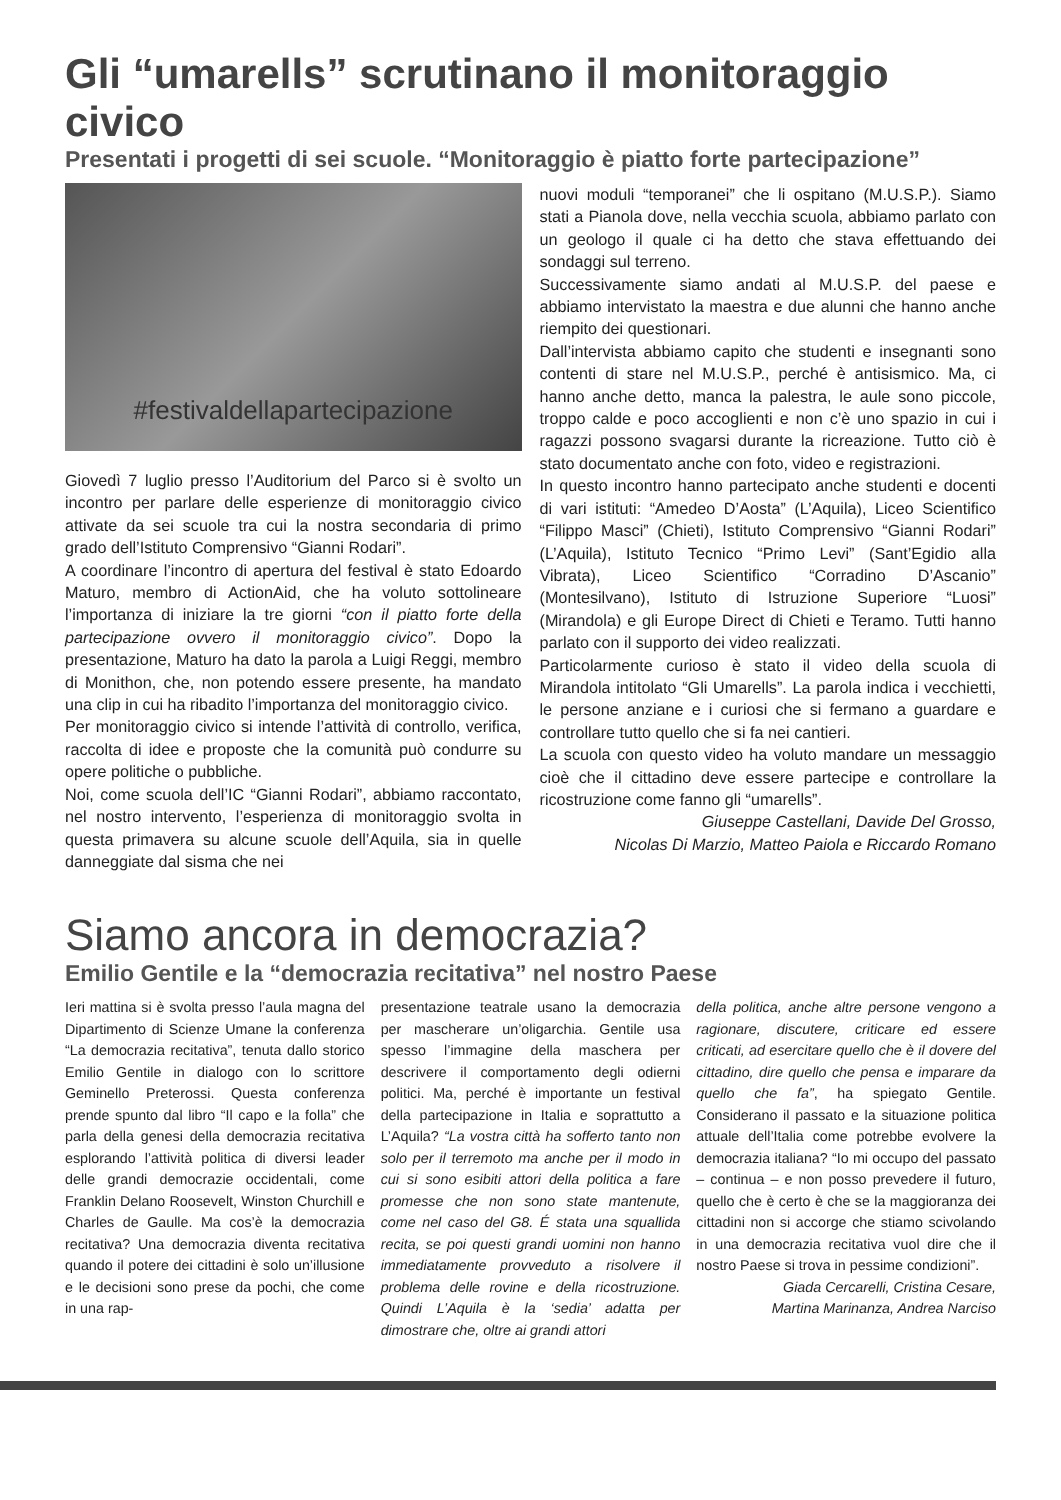Gli “umarells” scrutinano il monitoraggio civico
Presentati i progetti di sei scuole. “Monitoraggio è piatto forte partecipazione”
#festivaldellapartecipazione
Giovedì 7 luglio presso l’Auditorium del Parco si è svolto un incontro per parlare delle esperienze di monitoraggio civico attivate da sei scuole tra cui la nostra secondaria di primo grado dell’Istituto Comprensivo “Gianni Rodari”.
A coordinare l’incontro di apertura del festival è stato Edoardo Maturo, membro di ActionAid, che ha voluto sottolineare l’importanza di iniziare la tre giorni “con il piatto forte della partecipazione ovvero il monitoraggio civico”. Dopo la presentazione, Maturo ha dato la parola a Luigi Reggi, membro di Monithon, che, non potendo essere presente, ha mandato una clip in cui ha ribadito l’importanza del monitoraggio civico.
Per monitoraggio civico si intende l’attività di controllo, verifica, raccolta di idee e proposte che la comunità può condurre su opere politiche o pubbliche.
Noi, come scuola dell’IC “Gianni Rodari”, abbiamo raccontato, nel nostro intervento, l’esperienza di monitoraggio svolta in questa primavera su alcune scuole dell’Aquila, sia in quelle danneggiate dal sisma che nei
nuovi moduli “temporanei” che li ospitano (M.U.S.P.). Siamo stati a Pianola dove, nella vecchia scuola, abbiamo parlato con un geologo il quale ci ha detto che stava effettuando dei sondaggi sul terreno.
Successivamente siamo andati al M.U.S.P. del paese e abbiamo intervistato la maestra e due alunni che hanno anche riempito dei questionari.
Dall’intervista abbiamo capito che studenti e insegnanti sono contenti di stare nel M.U.S.P., perché è antisismico. Ma, ci hanno anche detto, manca la palestra, le aule sono piccole, troppo calde e poco accoglienti e non c’è uno spazio in cui i ragazzi possono svagarsi durante la ricreazione. Tutto ciò è stato documentato anche con foto, video e registrazioni.
In questo incontro hanno partecipato anche studenti e docenti di vari istituti: “Amedeo D’Aosta” (L’Aquila), Liceo Scientifico “Filippo Masci” (Chieti), Istituto Comprensivo “Gianni Rodari” (L’Aquila), Istituto Tecnico “Primo Levi” (Sant’Egidio alla Vibrata), Liceo Scientifico “Corradino D’Ascanio” (Montesilvano), Istituto di Istruzione Superiore “Luosi” (Mirandola) e gli Europe Direct di Chieti e Teramo. Tutti hanno parlato con il supporto dei video realizzati.
Particolarmente curioso è stato il video della scuola di Mirandola intitolato “Gli Umarells”. La parola indica i vecchietti, le persone anziane e i curiosi che si fermano a guardare e controllare tutto quello che si fa nei cantieri.
La scuola con questo video ha voluto mandare un messaggio cioè che il cittadino deve essere partecipe e controllare la ricostruzione come fanno gli “umarells”.
Giuseppe Castellani, Davide Del Grosso,
Nicolas Di Marzio, Matteo Paiola e Riccardo Romano
Siamo ancora in democrazia?
Emilio Gentile e la “democrazia recitativa” nel nostro Paese
Ieri mattina si è svolta presso l’aula magna del Dipartimento di Scienze Umane la conferenza “La democrazia recitativa”, tenuta dallo storico Emilio Gentile in dialogo con lo scrittore Geminello Preterossi. Questa conferenza prende spunto dal libro “Il capo e la folla” che parla della genesi della democrazia recitativa esplorando l’attività politica di diversi leader delle grandi democrazie occidentali, come Franklin Delano Roosevelt, Winston Churchill e Charles de Gaulle. Ma cos’è la democrazia recitativa? Una democrazia diventa recitativa quando il potere dei cittadini è solo un’illusione e le decisioni sono prese da pochi, che come in una rap-
presentazione teatrale usano la democrazia per mascherare un’oligarchia. Gentile usa spesso l’immagine della maschera per descrivere il comportamento degli odierni politici. Ma, perché è importante un festival della partecipazione in Italia e soprattutto a L’Aquila? “La vostra città ha sofferto tanto non solo per il terremoto ma anche per il modo in cui si sono esibiti attori della politica a fare promesse che non sono state mantenute, come nel caso del G8. É stata una squallida recita, se poi questi grandi uomini non hanno immediatamente provveduto a risolvere il problema delle rovine e della ricostruzione. Quindi L’Aquila è la ‘sedia’ adatta per dimostrare che, oltre ai grandi attori
della politica, anche altre persone vengono a ragionare, discutere, criticare ed essere criticati, ad esercitare quello che è il dovere del cittadino, dire quello che pensa e imparare da quello che fa”, ha spiegato Gentile. Considerano il passato e la situazione politica attuale dell’Italia come potrebbe evolvere la democrazia italiana? “Io mi occupo del passato – continua – e non posso prevedere il futuro, quello che è certo è che se la maggioranza dei cittadini non si accorge che stiamo scivolando in una democrazia recitativa vuol dire che il nostro Paese si trova in pessime condizioni”.
Giada Cercarelli, Cristina Cesare,
Martina Marinanza, Andrea Narciso